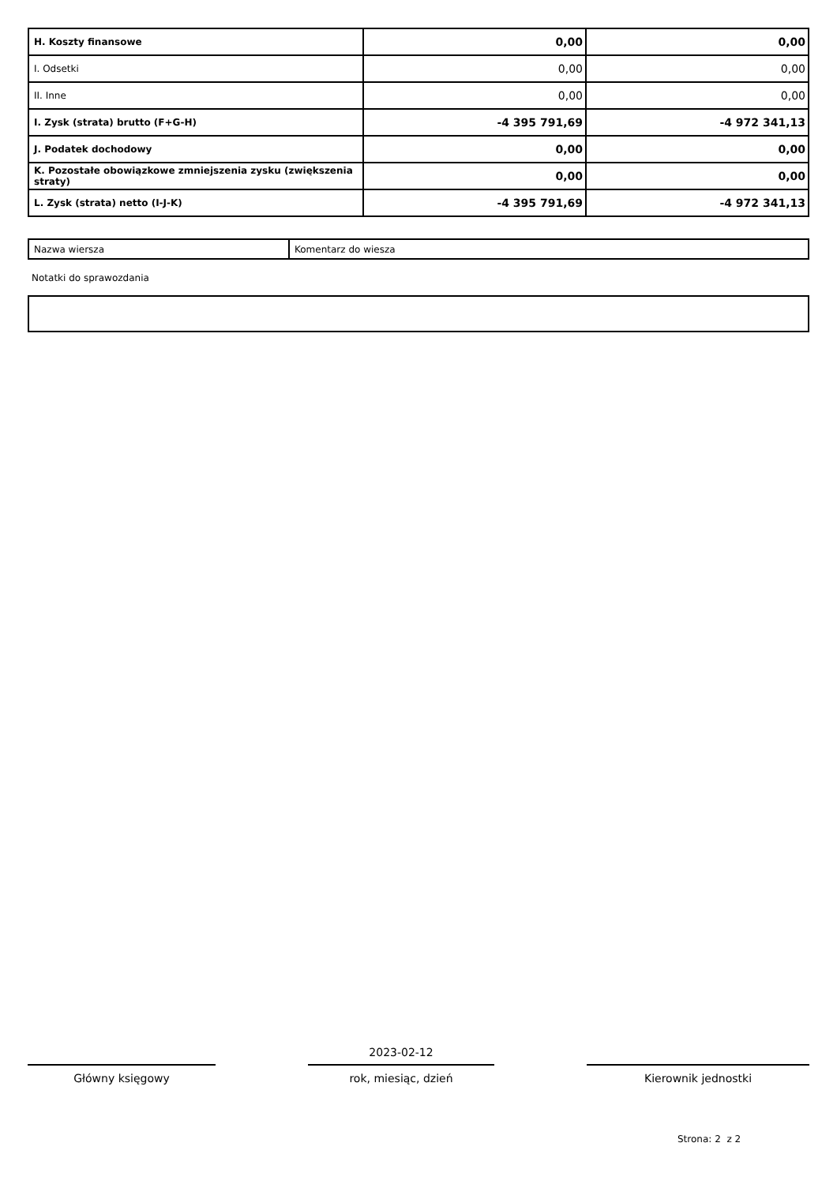| H. Koszty finansowe | 0,00 | 0,00 |
| I. Odsetki | 0,00 | 0,00 |
| II. Inne | 0,00 | 0,00 |
| I. Zysk (strata) brutto (F+G-H) | -4 395 791,69 | -4 972 341,13 |
| J. Podatek dochodowy | 0,00 | 0,00 |
| K. Pozostałe obowiązkowe zmniejszenia zysku (zwiększenia straty) | 0,00 | 0,00 |
| L. Zysk (strata) netto (I-J-K) | -4 395 791,69 | -4 972 341,13 |
| Nazwa wiersza | Komentarz do wiesza |
Notatki do sprawozdania
Główny księgowy
2023-02-12
rok, miesiąc, dzień
Kierownik jednostki
Strona: 2 z 2